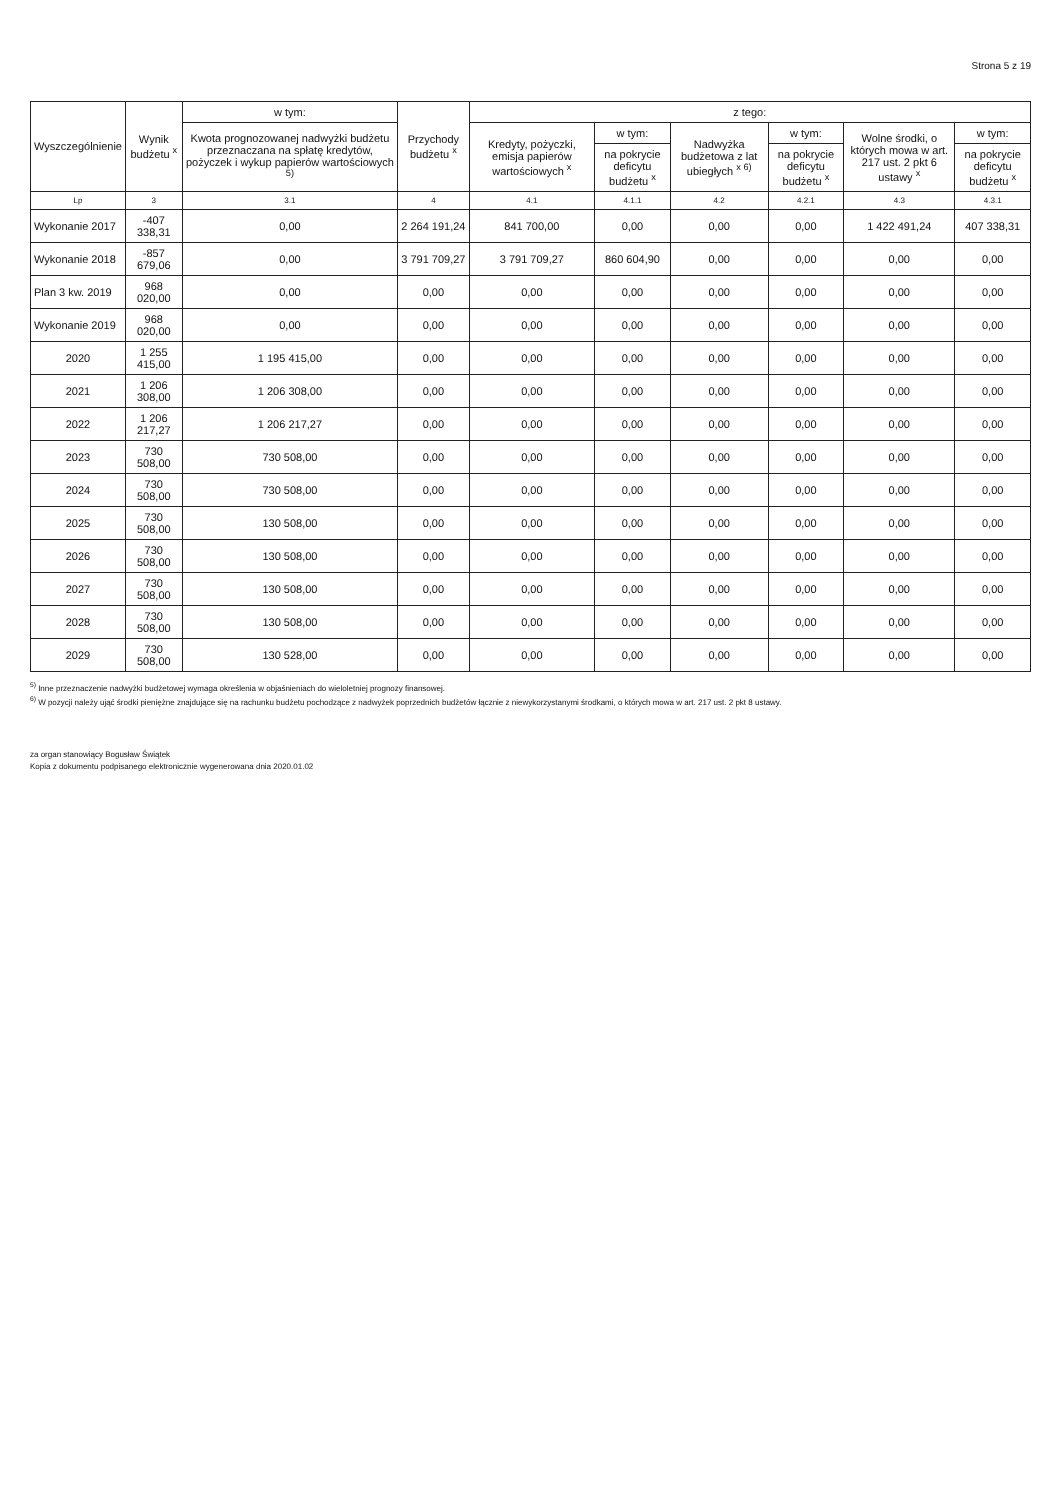Strona 5 z 19
| Wyszczególnienie | Wynik budżetu <sup>x</sup> | w tym: | Przychody budżetu <sup>x</sup> | z tego: | | | | | |
| --- | --- | --- | --- | --- | --- | --- | --- | --- | --- |
| | | Kwota prognozowanej nadwyżki budżetu przeznaczana na spłatę kredytów, pożyczek i wykup papierów wartościowych <sup>5)</sup> | | Kredyty, pożyczki, emisja papierów wartościowych <sup>x</sup> | w tym: | Nadwyżka budżetowa z lat ubiegłych <sup>x 6)</sup> | w tym: | Wolne środki, o których mowa w art. 217 ust. 2 pkt 6 ustawy <sup>x</sup> | w tym: |
| | | | | | na pokrycie deficytu budżetu <sup>x</sup> | | na pokrycie deficytu budżetu <sup>x</sup> | | na pokrycie deficytu budżetu <sup>x</sup> |
| Lp | 3 | 3.1 | 4 | 4.1 | 4.1.1 | 4.2 | 4.2.1 | 4.3 | 4.3.1 |
| Wykonanie 2017 | -407 338,31 | 0,00 | 2 264 191,24 | 841 700,00 | 0,00 | 0,00 | 0,00 | 1 422 491,24 | 407 338,31 |
| Wykonanie 2018 | -857 679,06 | 0,00 | 3 791 709,27 | 3 791 709,27 | 860 604,90 | 0,00 | 0,00 | 0,00 | 0,00 |
| Plan 3 kw. 2019 | 968 020,00 | 0,00 | 0,00 | 0,00 | 0,00 | 0,00 | 0,00 | 0,00 | 0,00 |
| Wykonanie 2019 | 968 020,00 | 0,00 | 0,00 | 0,00 | 0,00 | 0,00 | 0,00 | 0,00 | 0,00 |
| 2020 | 1 255 415,00 | 1 195 415,00 | 0,00 | 0,00 | 0,00 | 0,00 | 0,00 | 0,00 | 0,00 |
| 2021 | 1 206 308,00 | 1 206 308,00 | 0,00 | 0,00 | 0,00 | 0,00 | 0,00 | 0,00 | 0,00 |
| 2022 | 1 206 217,27 | 1 206 217,27 | 0,00 | 0,00 | 0,00 | 0,00 | 0,00 | 0,00 | 0,00 |
| 2023 | 730 508,00 | 730 508,00 | 0,00 | 0,00 | 0,00 | 0,00 | 0,00 | 0,00 | 0,00 |
| 2024 | 730 508,00 | 730 508,00 | 0,00 | 0,00 | 0,00 | 0,00 | 0,00 | 0,00 | 0,00 |
| 2025 | 730 508,00 | 130 508,00 | 0,00 | 0,00 | 0,00 | 0,00 | 0,00 | 0,00 | 0,00 |
| 2026 | 730 508,00 | 130 508,00 | 0,00 | 0,00 | 0,00 | 0,00 | 0,00 | 0,00 | 0,00 |
| 2027 | 730 508,00 | 130 508,00 | 0,00 | 0,00 | 0,00 | 0,00 | 0,00 | 0,00 | 0,00 |
| 2028 | 730 508,00 | 130 508,00 | 0,00 | 0,00 | 0,00 | 0,00 | 0,00 | 0,00 | 0,00 |
| 2029 | 730 508,00 | 130 528,00 | 0,00 | 0,00 | 0,00 | 0,00 | 0,00 | 0,00 | 0,00 |
<sup>5)</sup> Inne przeznaczenie nadwyżki budżetowej wymaga określenia w objaśnieniach do wieloletniej prognozy finansowej.
<sup>6)</sup> W pozycji należy ująć środki pieniężne znajdujące się na rachunku budżetu pochodzące z nadwyżek poprzednich budżetów łącznie z niewykorzystanymi środkami, o których mowa w art. 217 ust. 2 pkt 8 ustawy.
za organ stanowiący Bogusław Świątek
Kopia z dokumentu podpisanego elektronicznie wygenerowana dnia 2020.01.02